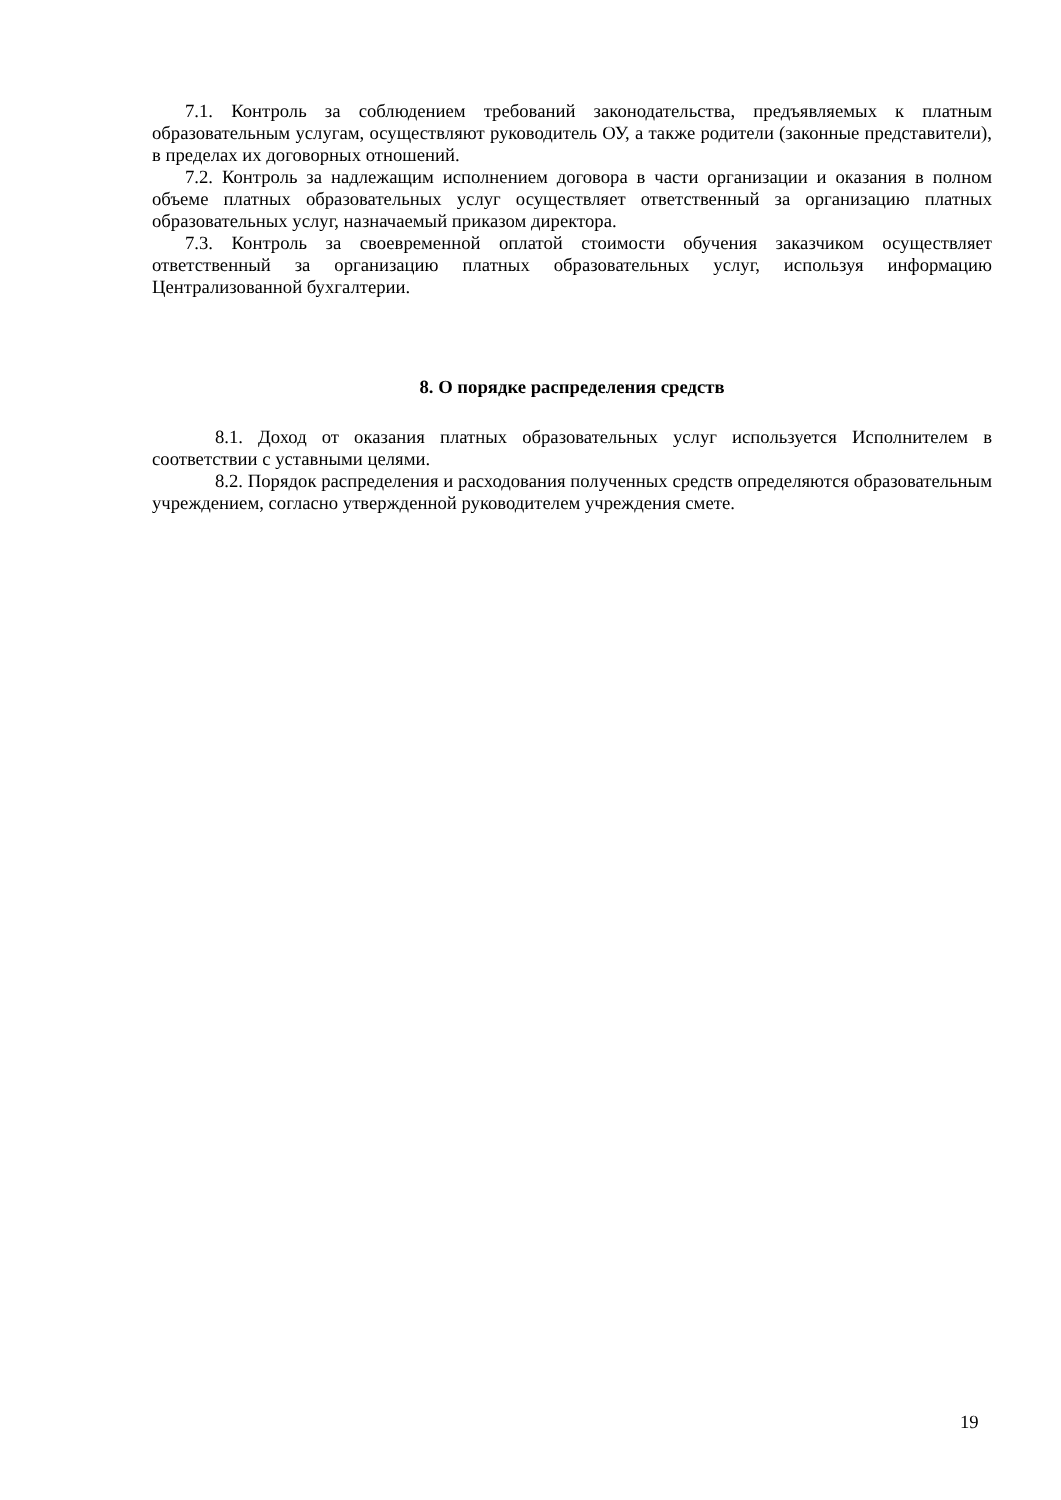7.1. Контроль за соблюдением требований законодательства, предъявляемых к платным образовательным услугам, осуществляют руководитель ОУ, а также родители (законные представители), в пределах их договорных отношений.
7.2. Контроль за надлежащим исполнением договора в части организации и оказания в полном объеме платных образовательных услуг осуществляет ответственный за организацию платных образовательных услуг, назначаемый приказом директора.
7.3. Контроль за своевременной оплатой стоимости обучения заказчиком осуществляет ответственный за организацию платных образовательных услуг, используя информацию Централизованной бухгалтерии.
8. О порядке распределения средств
8.1. Доход от оказания платных образовательных услуг используется Исполнителем в соответствии с уставными целями.
8.2. Порядок распределения и расходования полученных средств определяются образовательным учреждением, согласно утвержденной руководителем учреждения смете.
19